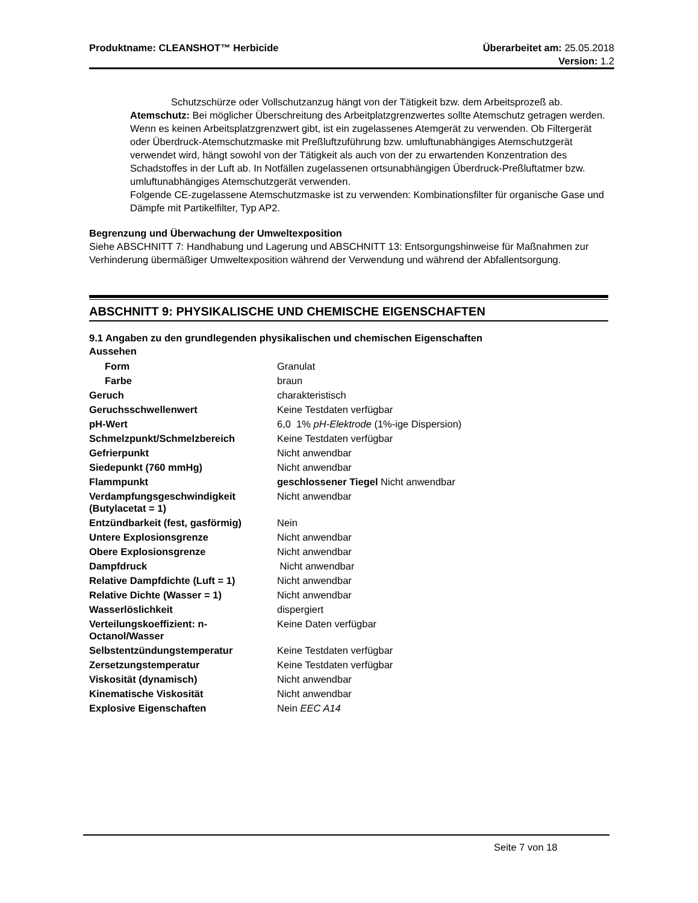Produktname: CLEANSHOT™ Herbicide
Überarbeitet am: 25.05.2018
Version: 1.2
Schutzschürze oder Vollschutzanzug hängt von der Tätigkeit bzw. dem Arbeitsprozeß ab.
Atemschutz: Bei möglicher Überschreitung des Arbeitplatzgrenzwertes sollte Atemschutz getragen werden. Wenn es keinen Arbeitsplatzgrenzwert gibt, ist ein zugelassenes Atemgerät zu verwenden. Ob Filtergerät oder Überdruck-Atemschutzmaske mit Preßluftzuführung bzw. umluftunabhängiges Atemschutzgerät verwendet wird, hängt sowohl von der Tätigkeit als auch von der zu erwartenden Konzentration des Schadstoffes in der Luft ab. In Notfällen zugelassenen ortsunabhängigen Überdruck-Preßluftatmer bzw. umluftunabhängiges Atemschutzgerät verwenden.
Folgende CE-zugelassene Atemschutzmaske ist zu verwenden: Kombinationsfilter für organische Gase und Dämpfe mit Partikelfilter, Typ AP2.
Begrenzung und Überwachung der Umweltexposition
Siehe ABSCHNITT 7: Handhabung und Lagerung und ABSCHNITT 13: Entsorgungshinweise für Maßnahmen zur Verhinderung übermäßiger Umweltexposition während der Verwendung und während der Abfallentsorgung.
ABSCHNITT 9: PHYSIKALISCHE UND CHEMISCHE EIGENSCHAFTEN
9.1 Angaben zu den grundlegenden physikalischen und chemischen Eigenschaften
Aussehen
| Form | Granulat |
| Farbe | braun |
| Geruch | charakteristisch |
| Geruchsschwellenwert | Keine Testdaten verfügbar |
| pH-Wert | 6,0 1% pH-Elektrode (1%-ige Dispersion) |
| Schmelzpunkt/Schmelzbereich | Keine Testdaten verfügbar |
| Gefrierpunkt | Nicht anwendbar |
| Siedepunkt (760 mmHg) | Nicht anwendbar |
| Flammpunkt | geschlossener Tiegel Nicht anwendbar |
| Verdampfungsgeschwindigkeit (Butylacetat = 1) | Nicht anwendbar |
| Entzündbarkeit (fest, gasförmig) | Nein |
| Untere Explosionsgrenze | Nicht anwendbar |
| Obere Explosionsgrenze | Nicht anwendbar |
| Dampfdruck | Nicht anwendbar |
| Relative Dampfdichte (Luft = 1) | Nicht anwendbar |
| Relative Dichte (Wasser = 1) | Nicht anwendbar |
| Wasserlöslichkeit | dispergiert |
| Verteilungskoeffizient: n-Octanol/Wasser | Keine Daten verfügbar |
| Selbstentzündungstemperatur | Keine Testdaten verfügbar |
| Zersetzungstemperatur | Keine Testdaten verfügbar |
| Viskosität (dynamisch) | Nicht anwendbar |
| Kinematische Viskosität | Nicht anwendbar |
| Explosive Eigenschaften | Nein EEC A14 |
Seite 7 von 18